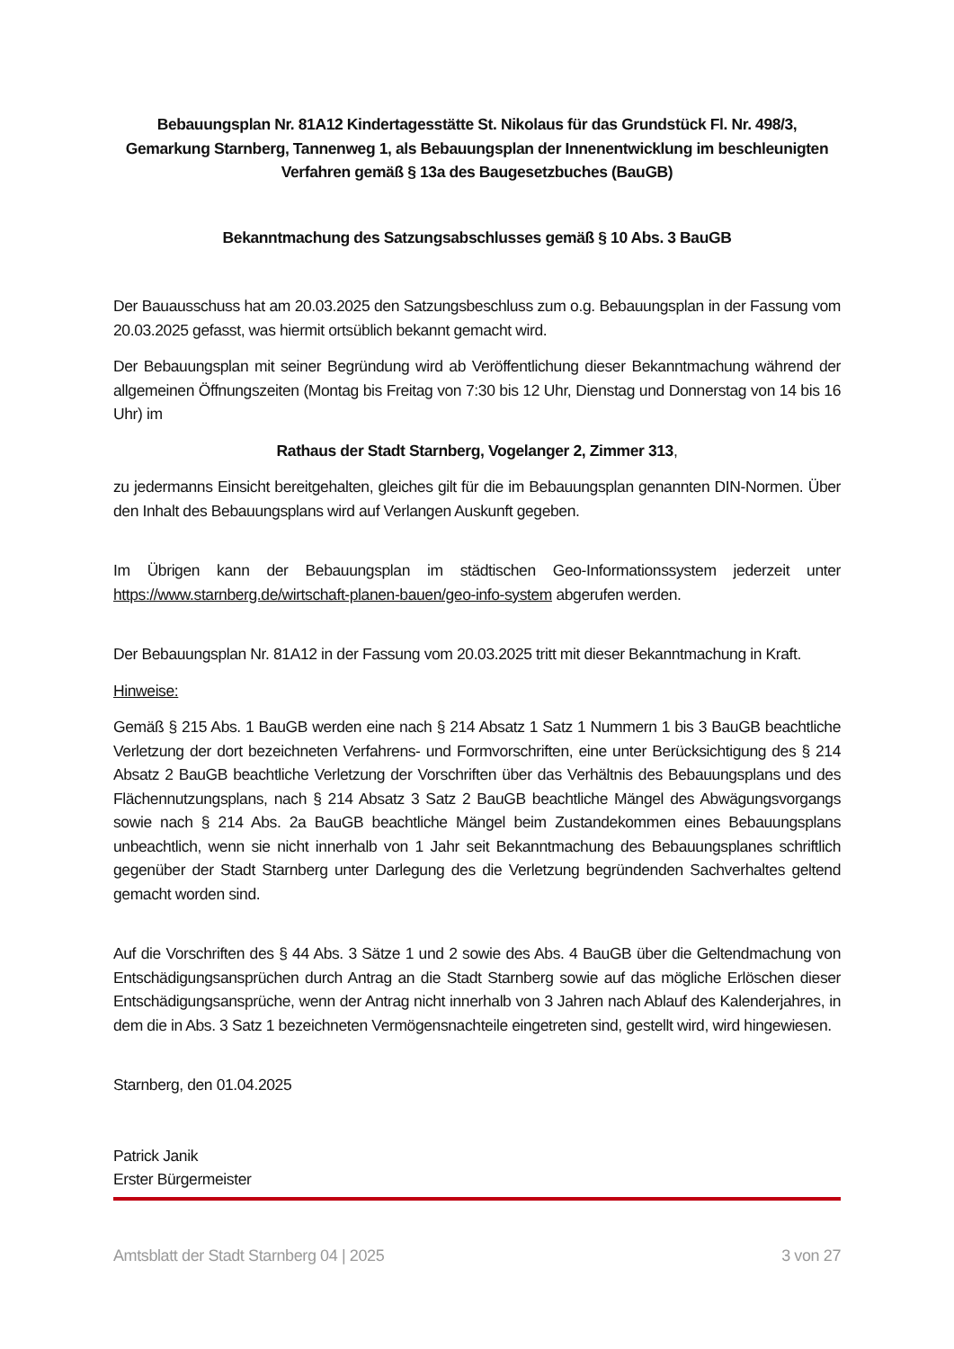Bebauungsplan Nr. 81A12 Kindertagesstätte St. Nikolaus für das Grundstück Fl. Nr. 498/3, Gemarkung Starnberg, Tannenweg 1, als Bebauungsplan der Innenentwicklung im beschleunigten Verfahren gemäß § 13a des Baugesetzbuches (BauGB)
Bekanntmachung des Satzungsabschlusses gemäß § 10 Abs. 3 BauGB
Der Bauausschuss hat am 20.03.2025 den Satzungsbeschluss zum o.g. Bebauungsplan in der Fassung vom 20.03.2025 gefasst, was hiermit ortsüblich bekannt gemacht wird.
Der Bebauungsplan mit seiner Begründung wird ab Veröffentlichung dieser Bekanntmachung während der allgemeinen Öffnungszeiten (Montag bis Freitag von 7:30 bis 12 Uhr, Dienstag und Donnerstag von 14 bis 16 Uhr) im
Rathaus der Stadt Starnberg, Vogelanger 2, Zimmer 313,
zu jedermanns Einsicht bereitgehalten, gleiches gilt für die im Bebauungsplan genannten DIN-Normen. Über den Inhalt des Bebauungsplans wird auf Verlangen Auskunft gegeben.
Im Übrigen kann der Bebauungsplan im städtischen Geo-Informationssystem jederzeit unter https://www.starnberg.de/wirtschaft-planen-bauen/geo-info-system abgerufen werden.
Der Bebauungsplan Nr. 81A12 in der Fassung vom 20.03.2025 tritt mit dieser Bekanntmachung in Kraft.
Hinweise:
Gemäß § 215 Abs. 1 BauGB werden eine nach § 214 Absatz 1 Satz 1 Nummern 1 bis 3 BauGB beachtliche Verletzung der dort bezeichneten Verfahrens- und Formvorschriften, eine unter Berücksichtigung des § 214 Absatz 2 BauGB beachtliche Verletzung der Vorschriften über das Verhältnis des Bebauungsplans und des Flächennutzungsplans, nach § 214 Absatz 3 Satz 2 BauGB beachtliche Mängel des Abwägungsvorgangs sowie nach § 214 Abs. 2a BauGB beachtliche Mängel beim Zustandekommen eines Bebauungsplans unbeachtlich, wenn sie nicht innerhalb von 1 Jahr seit Bekanntmachung des Bebauungsplanes schriftlich gegenüber der Stadt Starnberg unter Darlegung des die Verletzung begründenden Sachverhaltes geltend gemacht worden sind.
Auf die Vorschriften des § 44 Abs. 3 Sätze 1 und 2 sowie des Abs. 4 BauGB über die Geltendmachung von Entschädigungsansprüchen durch Antrag an die Stadt Starnberg sowie auf das mögliche Erlöschen dieser Entschädigungsansprüche, wenn der Antrag nicht innerhalb von 3 Jahren nach Ablauf des Kalenderjahres, in dem die in Abs. 3 Satz 1 bezeichneten Vermögensnachteile eingetreten sind, gestellt wird, wird hingewiesen.
Starnberg, den 01.04.2025
Patrick Janik
Erster Bürgermeister
Amtsblatt der Stadt Starnberg 04 | 2025 3 von 27